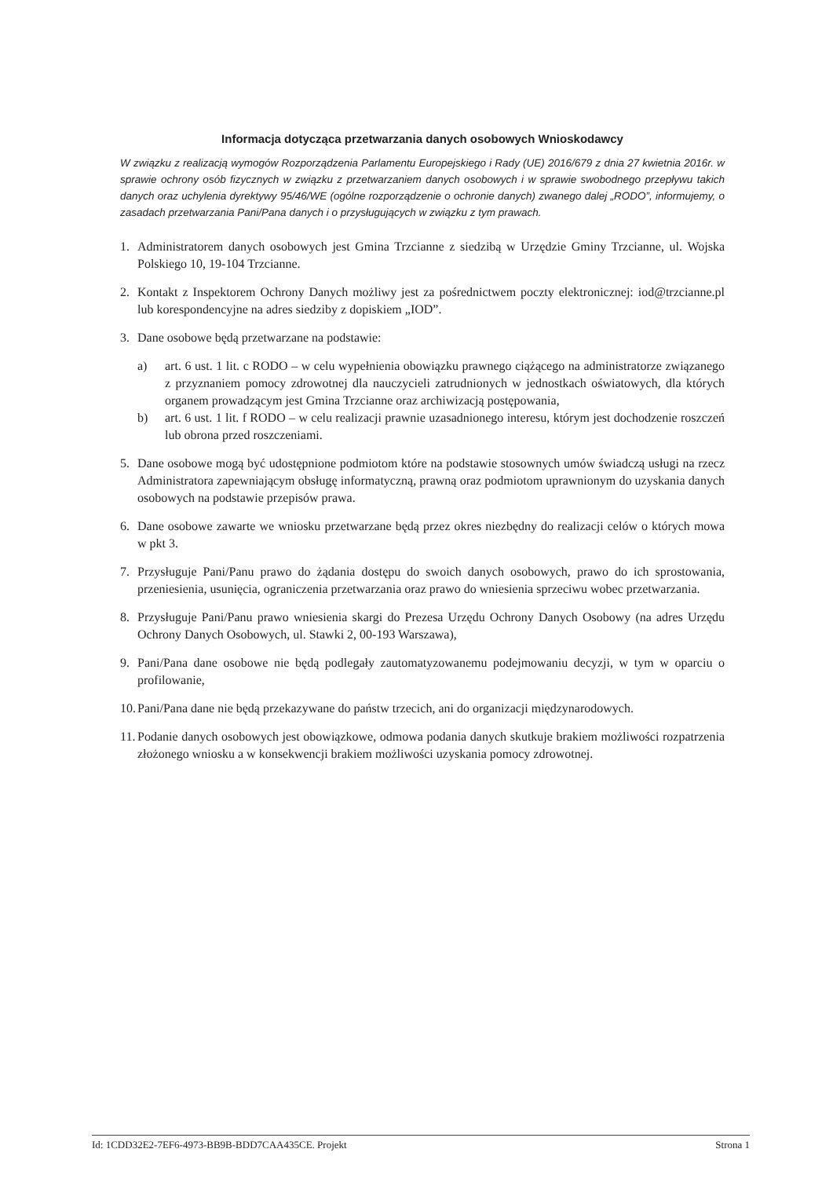Informacja dotycząca przetwarzania danych osobowych Wnioskodawcy
W związku z realizacją wymogów Rozporządzenia Parlamentu Europejskiego i Rady (UE) 2016/679 z dnia 27 kwietnia 2016r. w sprawie ochrony osób fizycznych w związku z przetwarzaniem danych osobowych i w sprawie swobodnego przepływu takich danych oraz uchylenia dyrektywy 95/46/WE (ogólne rozporządzenie o ochronie danych) zwanego dalej „RODO”, informujemy, o zasadach przetwarzania Pani/Pana danych i o przysługujących w związku z tym prawach.
1. Administratorem danych osobowych jest Gmina Trzcianne z siedzibą w Urzędzie Gminy Trzcianne, ul. Wojska Polskiego 10, 19-104 Trzcianne.
2. Kontakt z Inspektorem Ochrony Danych możliwy jest za pośrednictwem poczty elektronicznej: iod@trzcianne.pl lub korespondencyjne na adres siedziby z dopiskiem „IOD”.
3. Dane osobowe będą przetwarzane na podstawie:
a) art. 6 ust. 1 lit. c RODO – w celu wypełnienia obowiązku prawnego ciążącego na administratorze związanego z przyznaniem pomocy zdrowotnej dla nauczycieli zatrudnionych w jednostkach oświatowych, dla których organem prowadzącym jest Gmina Trzcianne oraz archiwizacją postępowania,
b) art. 6 ust. 1 lit. f RODO – w celu realizacji prawnie uzasadnionego interesu, którym jest dochodzenie roszczeń lub obrona przed roszczeniami.
5. Dane osobowe mogą być udostępnione podmiotom które na podstawie stosownych umów świadczą usługi na rzecz Administratora zapewniającym obsługę informatyczną, prawną oraz podmiotom uprawnionym do uzyskania danych osobowych na podstawie przepisów prawa.
6. Dane osobowe zawarte we wniosku przetwarzane będą przez okres niezbędny do realizacji celów o których mowa w pkt 3.
7. Przysługuje Pani/Panu prawo do żądania dostępu do swoich danych osobowych, prawo do ich sprostowania, przeniesienia, usunięcia, ograniczenia przetwarzania oraz prawo do wniesienia sprzeciwu wobec przetwarzania.
8. Przysługuje Pani/Panu prawo wniesienia skargi do Prezesa Urzędu Ochrony Danych Osobowy (na adres Urzędu Ochrony Danych Osobowych, ul. Stawki 2, 00-193 Warszawa),
9. Pani/Pana dane osobowe nie będą podlegały zautomatyzowanemu podejmowaniu decyzji, w tym w oparciu o profilowanie,
10. Pani/Pana dane nie będą przekazywane do państw trzecich, ani do organizacji międzynarodowych.
11. Podanie danych osobowych jest obowiązkowe, odmowa podania danych skutkuje brakiem możliwości rozpatrzenia złożonego wniosku a w konsekwencji brakiem możliwości uzyskania pomocy zdrowotnej.
Id: 1CDD32E2-7EF6-4973-BB9B-BDD7CAA435CE. Projekt Strona 1